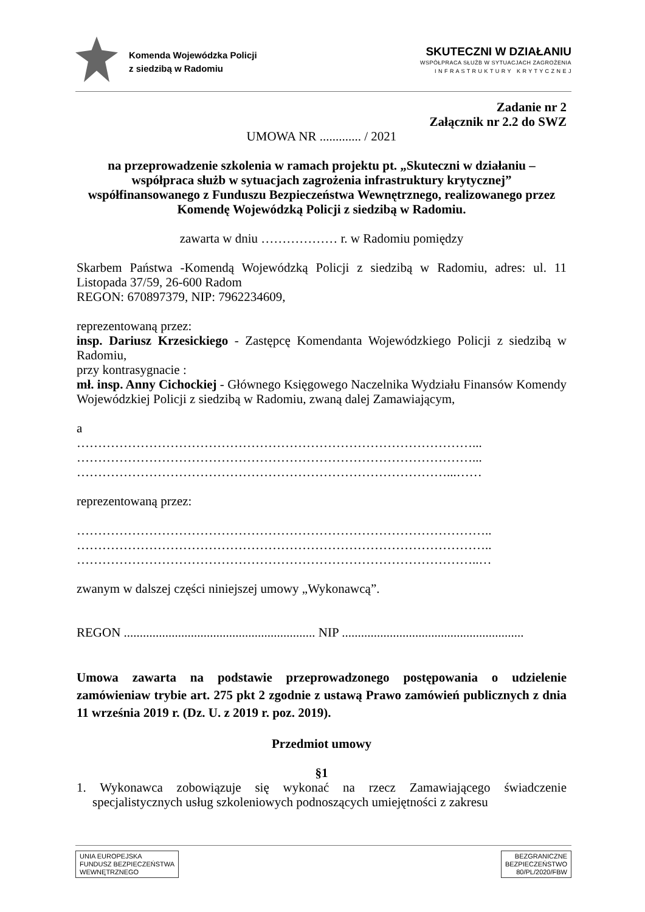Komenda Wojewódzka Policji
z siedzibą w Radomiu
SKUTECZNI W DZIAŁANIU
WSPÓŁPRACA SŁUŻB W SYTUACJACH ZAGROŻENIA
I N F R A S T R U K T U R Y K R Y T Y C Z N E J
Zadanie nr 2
Załącznik nr 2.2 do SWZ
UMOWA NR ............. / 2021
na przeprowadzenie szkolenia w ramach projektu pt. „Skuteczni w działaniu – współpraca służb w sytuacjach zagrożenia infrastruktury krytycznej” współfinansowanego z Funduszu Bezpieczeństwa Wewnętrznego, realizowanego przez Komendę Wojewódzką Policji z siedzibą w Radomiu.
zawarta w dniu ……………… r. w Radomiu pomiędzy
Skarbem Państwa -Komendą Wojewódzką Policji z siedzibą w Radomiu, adres: ul. 11 Listopada 37/59, 26-600 Radom
REGON: 670897379, NIP: 7962234609,
reprezentowaną przez:
insp. Dariusz Krzesickiego - Zastępcę Komendanta Wojewódzkiego Policji z siedzibą w Radomiu,
przy kontrasygnacie :
mł. insp. Anny Cichockiej - Głównego Księgowego Naczelnika Wydziału Finansów Komendy Wojewódzkiej Policji z siedzibą w Radomiu, zwaną dalej Zamawiającym,
a
…………………………………………………………………………………...
…………………………………………………………………………………...
……………………………………………………………………………...……
reprezentowaną przez:
……………………………………………………………………………………..
……………………………………………………………………………………..
…………………………………………………………………………………..…
zwanym w dalszej części niniejszej umowy „Wykonawcą”.
REGON ............................................................ NIP .........................................................
Umowa zawarta na podstawie przeprowadzonego postępowania o udzielenie zamówieniaw trybie art. 275 pkt 2 zgodnie z ustawą Prawo zamówień publicznych z dnia 11 września 2019 r. (Dz. U. z 2019 r. poz. 2019).
Przedmiot umowy
§1
1. Wykonawca zobowiązuje się wykonać na rzecz Zamawiającego świadczenie specjalistycznych usług szkoleniowych podnoszących umiejętności z zakresu
UNIA EUROPEJSKA
FUNDUSZ BEZPIECZEŃSTWA
WEWNĘTRZNEGO
BEZGRANICZNE
BEZPIECZEŃSTWO
80/PL/2020/FBW